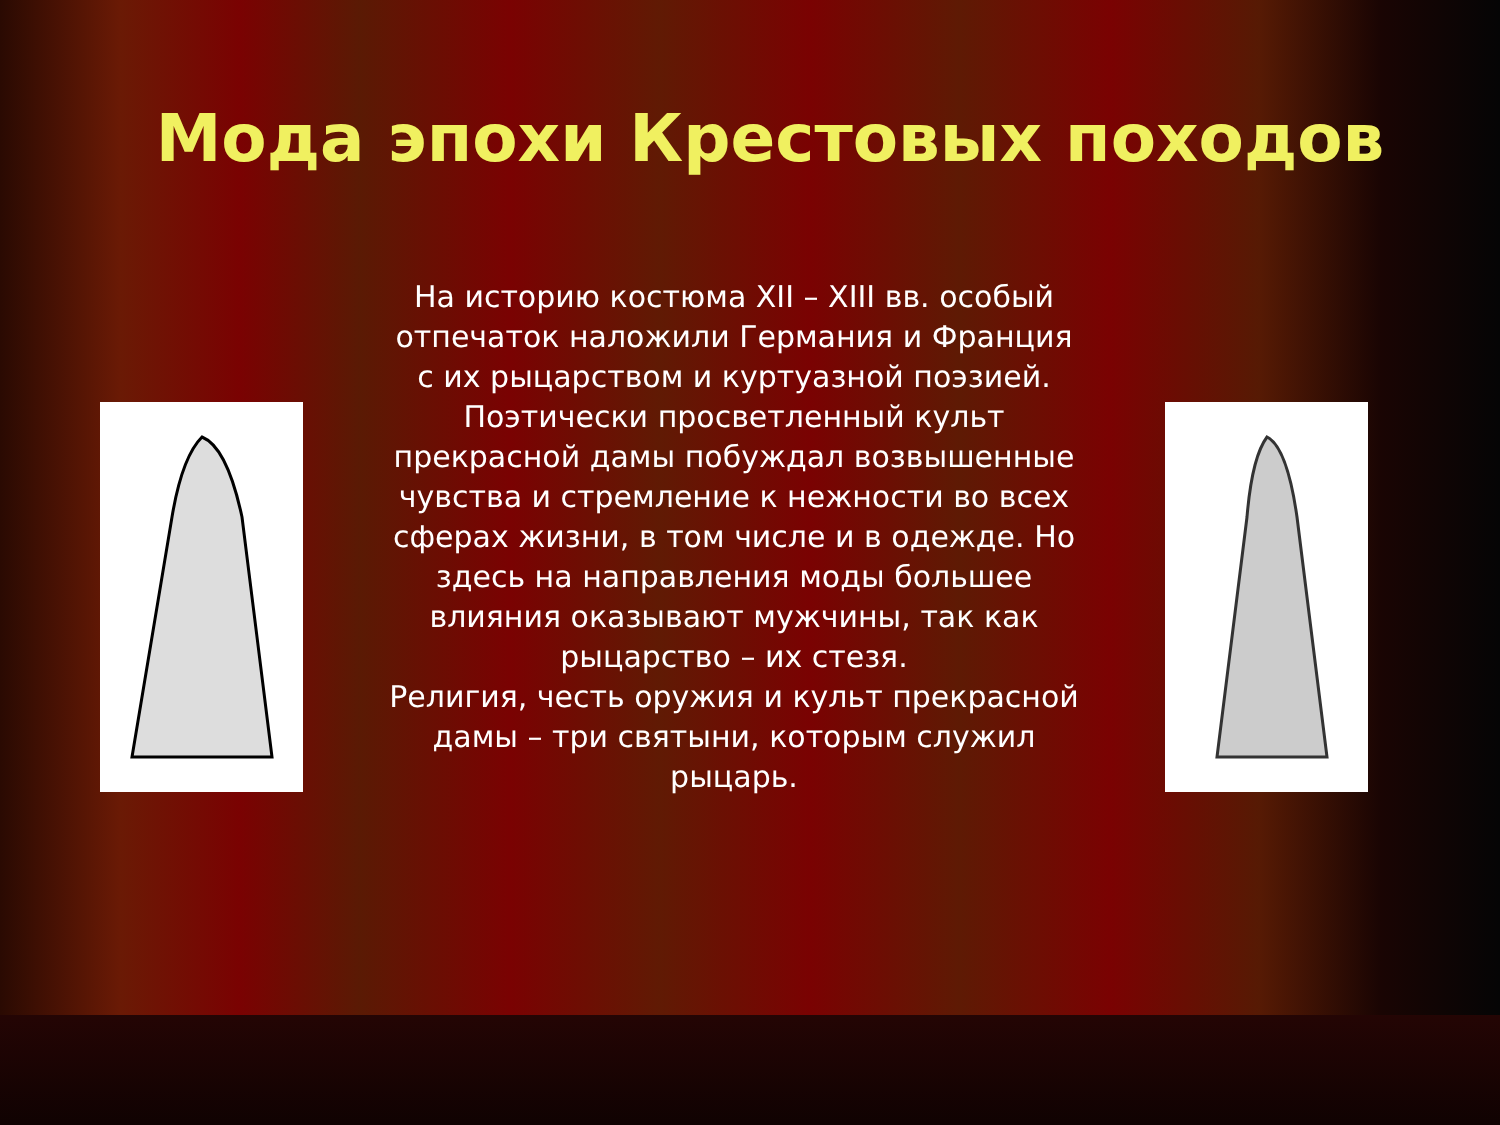Мода эпохи Крестовых походов
На историю костюма XII – XIII вв. особый отпечаток наложили Германия и Франция с их рыцарством и куртуазной поэзией. Поэтически просветленный культ прекрасной дамы побуждал возвышенные чувства и стремление к нежности во всех сферах жизни, в том числе и в одежде. Но здесь на направления моды большее влияния оказывают мужчины, так как рыцарство – их стезя.
Религия, честь оружия и культ прекрасной дамы – три святыни, которым служил рыцарь.